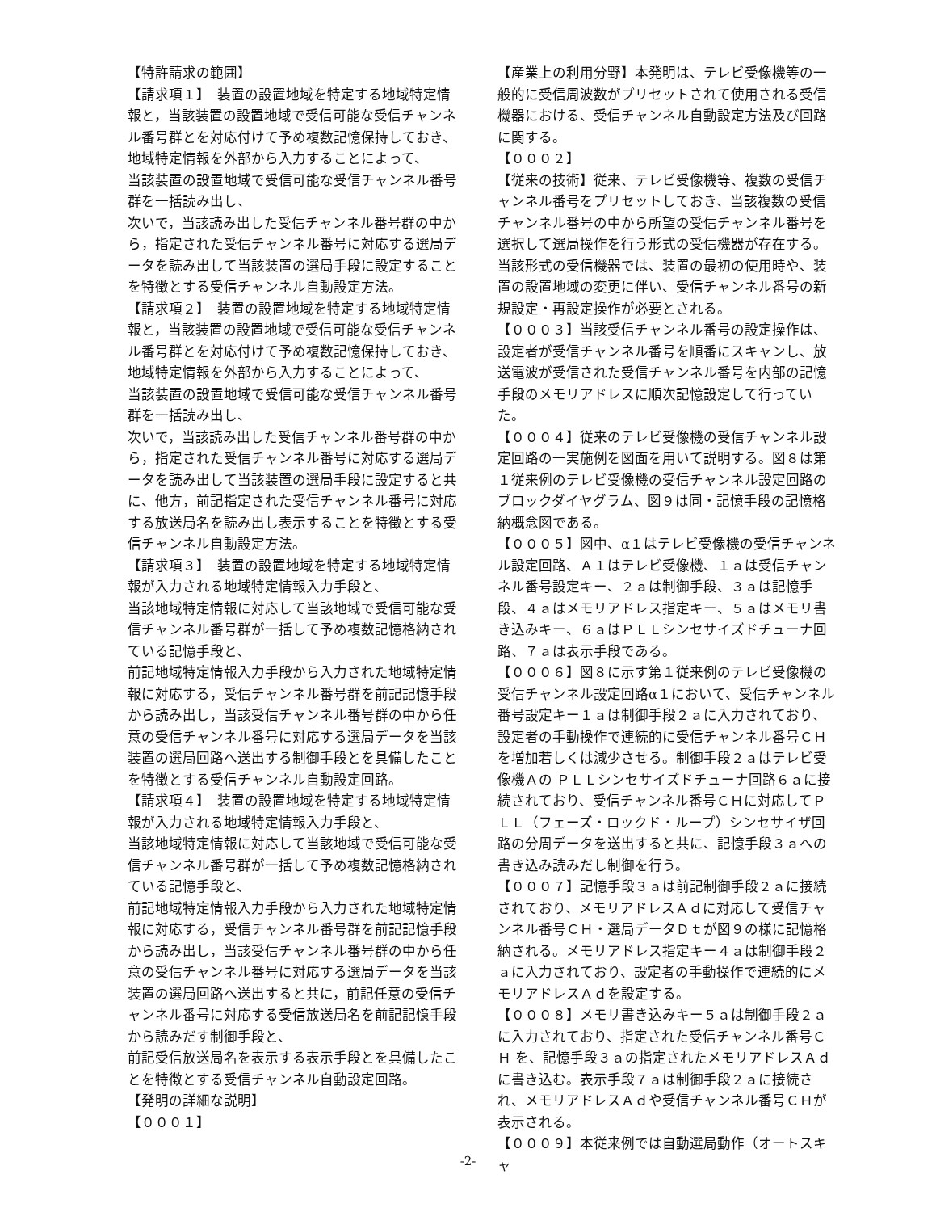【特許請求の範囲】
【請求項１】　装置の設置地域を特定する地域特定情報と，当該装置の設置地域で受信可能な受信チャンネル番号群とを対応付けて予め複数記憶保持しておき、
地域特定情報を外部から入力することによって、
当該装置の設置地域で受信可能な受信チャンネル番号群を一括読み出し、
次いで，当該読み出した受信チャンネル番号群の中から，指定された受信チャンネル番号に対応する選局データを読み出して当該装置の選局手段に設定することを特徴とする受信チャンネル自動設定方法。
【請求項２】　装置の設置地域を特定する地域特定情報と，当該装置の設置地域で受信可能な受信チャンネル番号群とを対応付けて予め複数記憶保持しておき、
地域特定情報を外部から入力することによって、
当該装置の設置地域で受信可能な受信チャンネル番号群を一括読み出し、
次いで，当該読み出した受信チャンネル番号群の中から，指定された受信チャンネル番号に対応する選局データを読み出して当該装置の選局手段に設定すると共に、他方，前記指定された受信チャンネル番号に対応する放送局名を読み出し表示することを特徴とする受信チャンネル自動設定方法。
【請求項３】　装置の設置地域を特定する地域特定情報が入力される地域特定情報入力手段と、
当該地域特定情報に対応して当該地域で受信可能な受信チャンネル番号群が一括して予め複数記憶格納されている記憶手段と、
前記地域特定情報入力手段から入力された地域特定情報に対応する，受信チャンネル番号群を前記記憶手段から読み出し，当該受信チャンネル番号群の中から任意の受信チャンネル番号に対応する選局データを当該装置の選局回路へ送出する制御手段とを具備したことを特徴とする受信チャンネル自動設定回路。
【請求項４】　装置の設置地域を特定する地域特定情報が入力される地域特定情報入力手段と、
当該地域特定情報に対応して当該地域で受信可能な受信チャンネル番号群が一括して予め複数記憶格納されている記憶手段と、
前記地域特定情報入力手段から入力された地域特定情報に対応する，受信チャンネル番号群を前記記憶手段から読み出し，当該受信チャンネル番号群の中から任意の受信チャンネル番号に対応する選局データを当該装置の選局回路へ送出すると共に，前記任意の受信チャンネル番号に対応する受信放送局名を前記記憶手段から読みだす制御手段と、
前記受信放送局名を表示する表示手段とを具備したことを特徴とする受信チャンネル自動設定回路。
【発明の詳細な説明】
【０００１】
【産業上の利用分野】本発明は、テレビ受像機等の一般的に受信周波数がプリセットされて使用される受信機器における、受信チャンネル自動設定方法及び回路に関する。
【０００２】
【従来の技術】従来、テレビ受像機等、複数の受信チャンネル番号をプリセットしておき、当該複数の受信チャンネル番号の中から所望の受信チャンネル番号を選択して選局操作を行う形式の受信機器が存在する。当該形式の受信機器では、装置の最初の使用時や、装置の設置地域の変更に伴い、受信チャンネル番号の新規設定・再設定操作が必要とされる。
【０００３】当該受信チャンネル番号の設定操作は、設定者が受信チャンネル番号を順番にスキャンし、放送電波が受信された受信チャンネル番号を内部の記憶手段のメモリアドレスに順次記憶設定して行っていた。
【０００４】従来のテレビ受像機の受信チャンネル設定回路の一実施例を図面を用いて説明する。図８は第１従来例のテレビ受像機の受信チャンネル設定回路のブロックダイヤグラム、図９は同・記憶手段の記憶格納概念図である。
【０００５】図中、α１はテレビ受像機の受信チャンネル設定回路、Ａ１はテレビ受像機、１ａは受信チャンネル番号設定キー、２ａは制御手段、３ａは記憶手段、４ａはメモリアドレス指定キー、５ａはメモリ書き込みキー、６ａはＰＬＬシンセサイズドチューナ回路、７ａは表示手段である。
【０００６】図８に示す第１従来例のテレビ受像機の受信チャンネル設定回路α１において、受信チャンネル番号設定キー１ａは制御手段２ａに入力されており、設定者の手動操作で連続的に受信チャンネル番号ＣＨを増加若しくは減少させる。制御手段２ａはテレビ受像機Ａの ＰＬＬシンセサイズドチューナ回路６ａに接続されており、受信チャンネル番号ＣＨに対応してＰＬＬ（フェーズ・ロックド・ループ）シンセサイザ回路の分周データを送出すると共に、記憶手段３ａへの書き込み読みだし制御を行う。
【０００７】記憶手段３ａは前記制御手段２ａに接続されており、メモリアドレスＡｄに対応して受信チャンネル番号ＣＨ・選局データＤｔが図９の様に記憶格納される。メモリアドレス指定キー４ａは制御手段２ａに入力されており、設定者の手動操作で連続的にメモリアドレスＡｄを設定する。
【０００８】メモリ書き込みキー５ａは制御手段２ａに入力されており、指定された受信チャンネル番号ＣＨ を、記憶手段３ａの指定されたメモリアドレスＡｄに書き込む。表示手段７ａは制御手段２ａに接続され、メモリアドレスＡｄや受信チャンネル番号ＣＨが表示される。
【０００９】本従来例では自動選局動作（オートスキャ
-2-